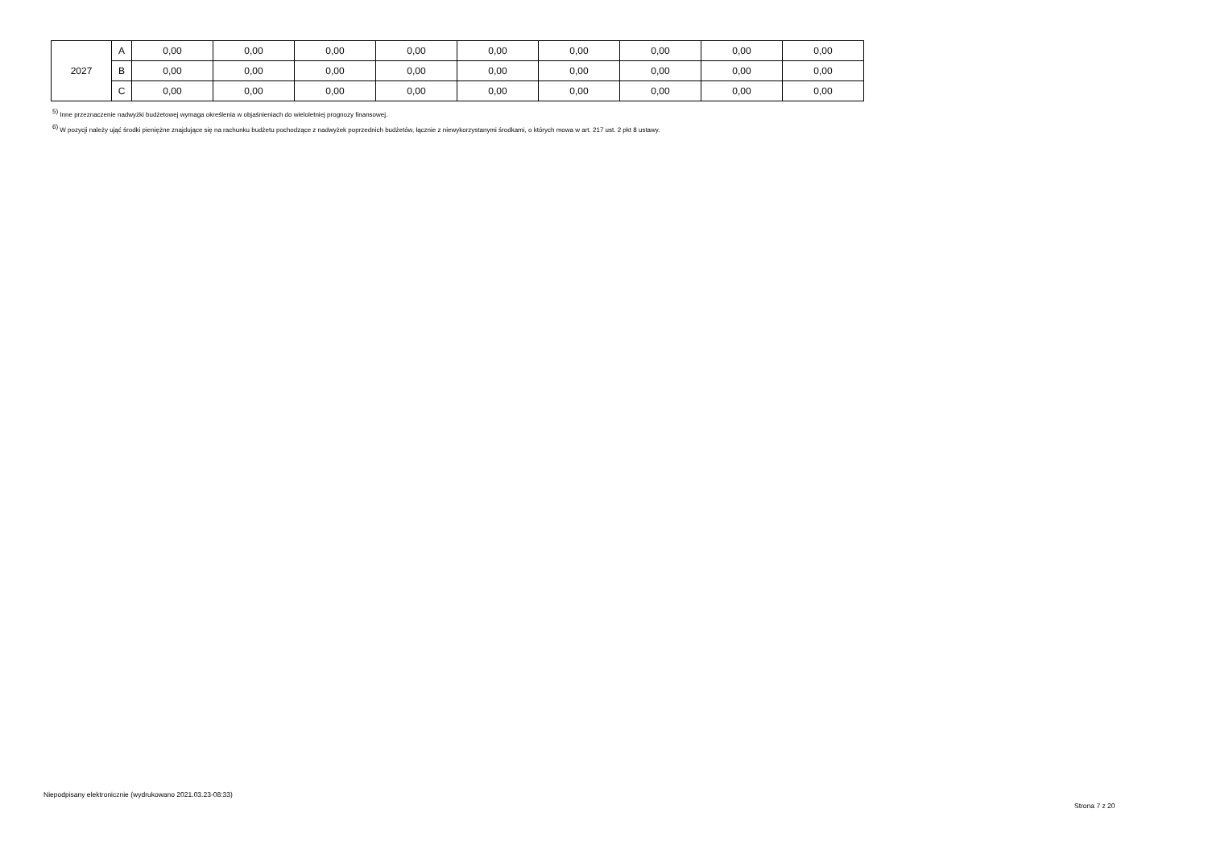| 2027 | A | 0,00 | 0,00 | 0,00 | 0,00 | 0,00 | 0,00 | 0,00 | 0,00 | 0,00 |
| | B | 0,00 | 0,00 | 0,00 | 0,00 | 0,00 | 0,00 | 0,00 | 0,00 | 0,00 |
| | C | 0,00 | 0,00 | 0,00 | 0,00 | 0,00 | 0,00 | 0,00 | 0,00 | 0,00 |
<sup>5)</sup> Inne przeznaczenie nadwyżki budżetowej wymaga określenia w objaśnieniach do wieloletniej prognozy finansowej.
<sup>6)</sup> W pozycji należy ująć środki pieniężne znajdujące się na rachunku budżetu pochodzące z nadwyżek poprzednich budżetów, łącznie z niewykorzystanymi środkami, o których mowa w art. 217 ust. 2 pkt 8 ustawy.
Niepodpisany elektronicznie (wydrukowano 2021.03.23-08:33)
Strona 7 z 20